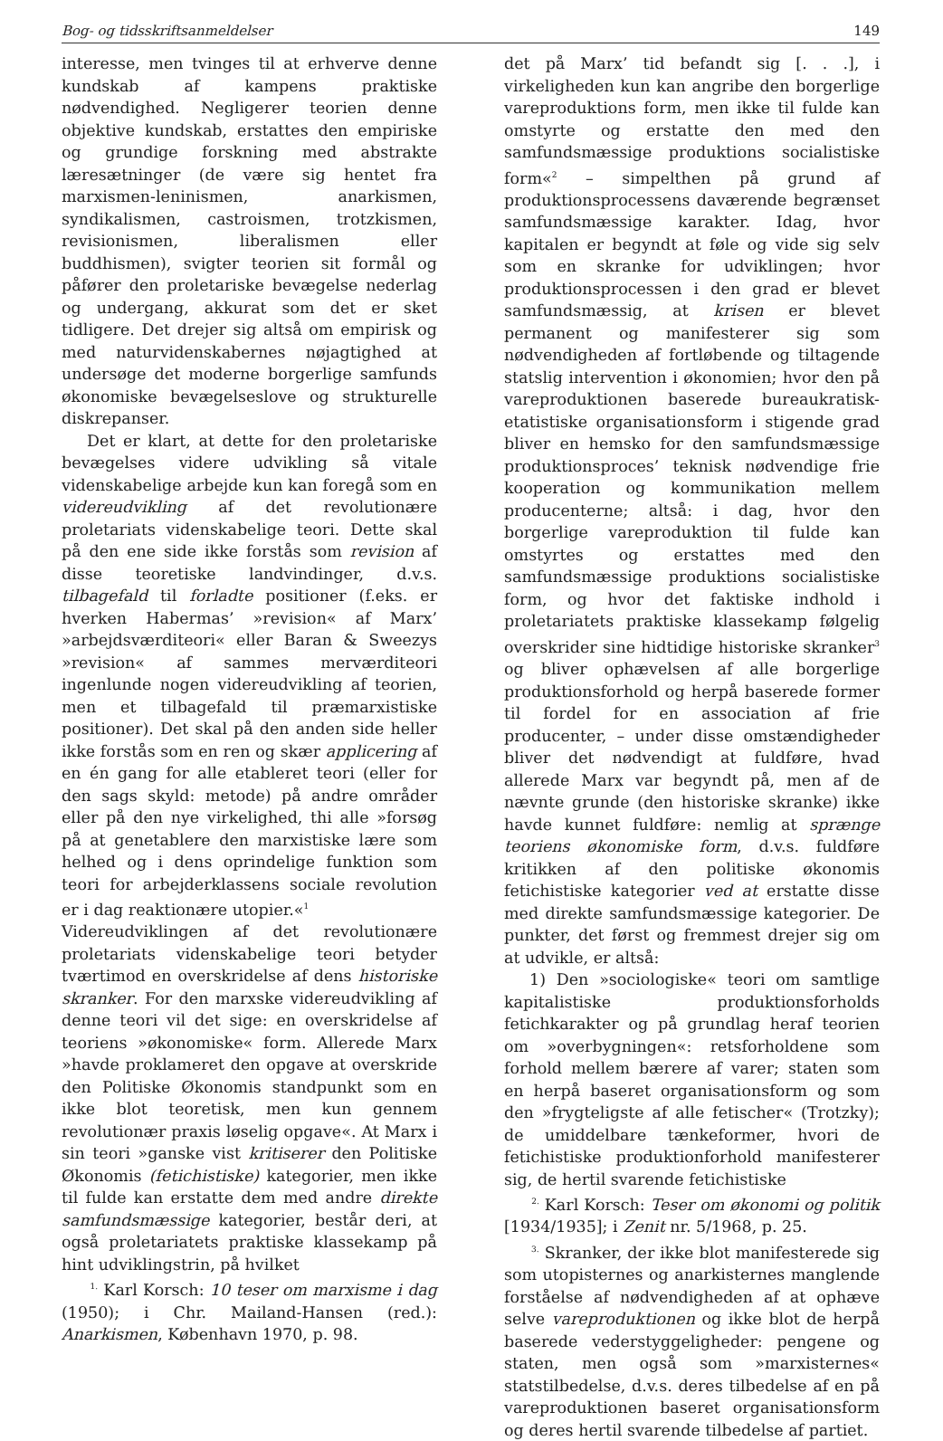Bog- og tidsskriftsanmeldelser 149
interesse, men tvinges til at erhverve denne kundskab af kampens praktiske nødvendighed. Negligerer teorien denne objektive kundskab, erstattes den empiriske og grundige forskning med abstrakte læresætninger (de være sig hentet fra marxismen-leninismen, anarkismen, syndikalismen, castroismen, trotzkismen, revisionismen, liberalismen eller buddhismen), svigter teorien sit formål og påfører den proletariske bevægelse nederlag og undergang, akkurat som det er sket tidligere. Det drejer sig altså om empirisk og med naturvidenskabernes nøjagtighed at undersøge det moderne borgerlige samfunds økonomiske bevægelseslove og strukturelle diskrepanser.
Det er klart, at dette for den proletariske bevægelses videre udvikling så vitale videnskabelige arbejde kun kan foregå som en videreudvikling af det revolutionære proletariats videnskabelige teori. Dette skal på den ene side ikke forstås som revision af disse teoretiske landvindinger, d.v.s. tilbagefald til forladte positioner (f.eks. er hverken Habermas’ »revision« af Marx’ »arbejdsværditeori« eller Baran & Sweezys »revision« af sammes merværditeori ingenlunde nogen videreudvikling af teorien, men et tilbagefald til præmarxistiske positioner). Det skal på den anden side heller ikke forstås som en ren og skær applicering af en én gang for alle etableret teori (eller for den sags skyld: metode) på andre områder eller på den nye virkelighed, thi alle »forsøg på at genetablere den marxistiske lære som helhed og i dens oprindelige funktion som teori for arbejderklassens sociale revolution er i dag reaktionære utopier.«<sup>1</sup>
Videreudviklingen af det revolutionære proletariats videnskabelige teori betyder tværtimod en overskridelse af dens historiske skranker. For den marxske videreudvikling af denne teori vil det sige: en overskridelse af teoriens »økonomiske« form. Allerede Marx »havde proklameret den opgave at overskride den Politiske Økonomis standpunkt som en ikke blot teoretisk, men kun gennem revolutionær praxis løselig opgave«. At Marx i sin teori »ganske vist kritiserer den Politiske Økonomis (fetichistiske) kategorier, men ikke til fulde kan erstatte dem med andre direkte samfundsmæssige kategorier, består deri, at også proletariatets praktiske klassekamp på hint udviklingstrin, på hvilket
<sup>1.</sup> Karl Korsch: 10 teser om marxisme i dag (1950); i Chr. Mailand-Hansen (red.): Anarkismen, København 1970, p. 98.
det på Marx’ tid befandt sig [. . .], i virkeligheden kun kan angribe den borgerlige vareproduktions form, men ikke til fulde kan omstyrte og erstatte den med den samfundsmæssige produktions socialistiske form«<sup>2</sup> – simpelthen på grund af produktionsprocessens daværende begrænset samfundsmæssige karakter. Idag, hvor kapitalen er begyndt at føle og vide sig selv som en skranke for udviklingen; hvor produktionsprocessen i den grad er blevet samfundsmæssig, at krisen er blevet permanent og manifesterer sig som nødvendigheden af fortløbende og tiltagende statslig intervention i økonomien; hvor den på vareproduktionen baserede bureaukratisk-etatistiske organisationsform i stigende grad bliver en hemsko for den samfundsmæssige produktionsproces’ teknisk nødvendige frie kooperation og kommunikation mellem producenterne; altså: i dag, hvor den borgerlige vareproduktion til fulde kan omstyrtes og erstattes med den samfundsmæssige produktions socialistiske form, og hvor det faktiske indhold i proletariatets praktiske klassekamp følgelig overskrider sine hidtidige historiske skranker<sup>3</sup> og bliver ophævelsen af alle borgerlige produktionsforhold og herpå baserede former til fordel for en association af frie producenter, – under disse omstændigheder bliver det nødvendigt at fuldføre, hvad allerede Marx var begyndt på, men af de nævnte grunde (den historiske skranke) ikke havde kunnet fuldføre: nemlig at sprænge teoriens økonomiske form, d.v.s. fuldføre kritikken af den politiske økonomis fetichistiske kategorier ved at erstatte disse med direkte samfundsmæssige kategorier. De punkter, det først og fremmest drejer sig om at udvikle, er altså:
1) Den »sociologiske« teori om samtlige kapitalistiske produktionsforholds fetichkarakter og på grundlag heraf teorien om »overbygningen«: retsforholdene som forhold mellem bærere af varer; staten som en herpå baseret organisationsform og som den »frygteligste af alle fetischer« (Trotzky); de umiddelbare tænkeformer, hvori de fetichistiske produktionforhold manifesterer sig, de hertil svarende fetichistiske
<sup>2.</sup> Karl Korsch: Teser om økonomi og politik [1934/1935]; i Zenit nr. 5/1968, p. 25.
<sup>3.</sup> Skranker, der ikke blot manifesterede sig som utopisternes og anarkisternes manglende forståelse af nødvendigheden af at ophæve selve vareproduktionen og ikke blot de herpå baserede vederstyggeligheder: pengene og staten, men også som »marxisternes« statstilbedelse, d.v.s. deres tilbedelse af en på vareproduktionen baseret organisationsform og deres hertil svarende tilbedelse af partiet.